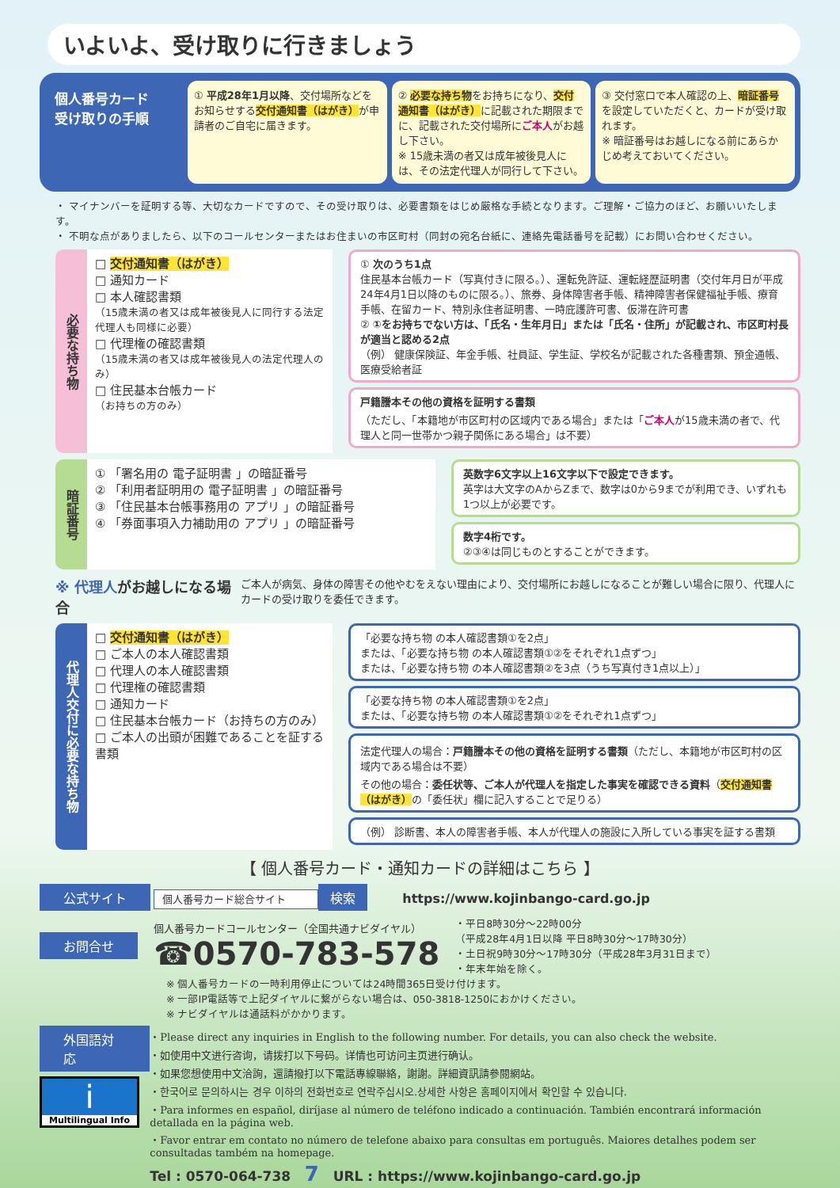いよいよ、受け取りに行きましょう
個人番号カード
受け取りの手順
① 平成28年1月以降、交付場所などをお知らせする交付通知書（はがき）が申請者のご自宅に届きます。
② 必要な持ち物をお持ちになり、交付通知書（はがき）に記載された期限までに、記載された交付場所にご本人がお越し下さい。
※ 15歳未満の者又は成年被後見人には、その法定代理人が同行して下さい。
③ 交付窓口で本人確認の上、暗証番号を設定していただくと、カードが受け取れます。
※ 暗証番号はお越しになる前にあらかじめ考えておいてください。
・ マイナンバーを証明する等、大切なカードですので、その受け取りは、必要書類をはじめ厳格な手続となります。ご理解・ご協力のほど、お願いいたします。
・ 不明な点がありましたら、以下のコールセンターまたはお住まいの市区町村（同封の宛名台紙に、連絡先電話番号を記載）にお問い合わせください。
必要な持ち物
□ 交付通知書（はがき）
□ 通知カード
□ 本人確認書類
（15歳未満の者又は成年被後見人に同行する法定代理人も同様に必要）
□ 代理権の確認書類
（15歳未満の者又は成年被後見人の法定代理人のみ）
□ 住民基本台帳カード
（お持ちの方のみ）
① 次のうち1点
住民基本台帳カード（写真付きに限る。）、運転免許証、運転経歴証明書（交付年月日が平成24年4月1日以降のものに限る。）、旅券、身体障害者手帳、精神障害者保健福祉手帳、療育手帳、在留カード、特別永住者証明書、一時庇護許可書、仮滞在許可書
② ①をお持ちでない方は、「氏名・生年月日」または「氏名・住所」が記載され、市区町村長が適当と認める2点
（例） 健康保険証、年金手帳、社員証、学生証、学校名が記載された各種書類、預金通帳、医療受給者証
戸籍謄本その他の資格を証明する書類
（ただし、「本籍地が市区町村の区域内である場合」または「ご本人が15歳未満の者で、代理人と同一世帯かつ親子関係にある場合」は不要）
暗証番号
① 「署名用の 電子証明書 」の暗証番号
② 「利用者証明用の 電子証明書 」の暗証番号
③ 「住民基本台帳事務用の アプリ 」の暗証番号
④ 「券面事項入力補助用の アプリ 」の暗証番号
英数字6文字以上16文字以下で設定できます。
英字は大文字のAからZまで、数字は0から9までが利用でき、いずれも1つ以上が必要です。
数字4桁です。
②③④は同じものとすることができます。
※ 代理人がお越しになる場合 ご本人が病気、身体の障害その他やむをえない理由により、交付場所にお越しになることが難しい場合に限り、代理人にカードの受け取りを委任できます。
代理人交付に必要な持ち物
□ 交付通知書（はがき）
□ ご本人の本人確認書類
□ 代理人の本人確認書類
□ 代理権の確認書類
□ 通知カード
□ 住民基本台帳カード（お持ちの方のみ）
□ ご本人の出頭が困難であることを証する書類
「必要な持ち物 の本人確認書類①を2点」
または、「必要な持ち物 の本人確認書類①②をそれぞれ1点ずつ」
または、「必要な持ち物 の本人確認書類②を3点（うち写真付き1点以上）」
「必要な持ち物 の本人確認書類①を2点」
または、「必要な持ち物 の本人確認書類①②をそれぞれ1点ずつ」
法定代理人の場合：戸籍謄本その他の資格を証明する書類（ただし、本籍地が市区町村の区域内である場合は不要）
その他の場合：委任状等、ご本人が代理人を指定した事実を確認できる資料（交付通知書（はがき）の「委任状」欄に記入することで足りる）
（例） 診断書、本人の障害者手帳、本人が代理人の施設に入所している事実を証する書類
【 個人番号カード・通知カードの詳細はこちら 】
公式サイト 個人番号カード総合サイト 検索 https://www.kojinbango-card.go.jp
お問合せ
個人番号カードコールセンター（全国共通ナビダイヤル）
☎0570-783-578
・平日8時30分～22時00分
（平成28年4月1日以降 平日8時30分～17時30分）
・土日祝9時30分～17時30分（平成28年3月31日まで）
・年末年始を除く。
※ 個人番号カードの一時利用停止については24時間365日受け付けます。
※ 一部IP電話等で上記ダイヤルに繋がらない場合は、050-3818-1250におかけください。
※ ナビダイヤルは通話料がかかります。
外国語対応
i
Multilingual Info
・Please direct any inquiries in English to the following number. For details, you can also check the website.
・如使用中文进行咨询，请拨打以下号码。详情也可访问主页进行确认。
・如果您想使用中文洽詢，還請撥打以下電話專線聯絡，謝謝。詳細資訊請參閱網站。
・한국어로 문의하시는 경우 이하의 전화번호로 연락주십시오.상세한 사항은 홈페이지에서 확인할 수 있습니다.
・Para informes en español, diríjase al número de teléfono indicado a continuación. También encontrará información detallada en la página web.
・Favor entrar em contato no número de telefone abaixo para consultas em português. Maiores detalhes podem ser consultadas também na homepage.
Tel : 0570-064-738 7 URL : https://www.kojinbango-card.go.jp